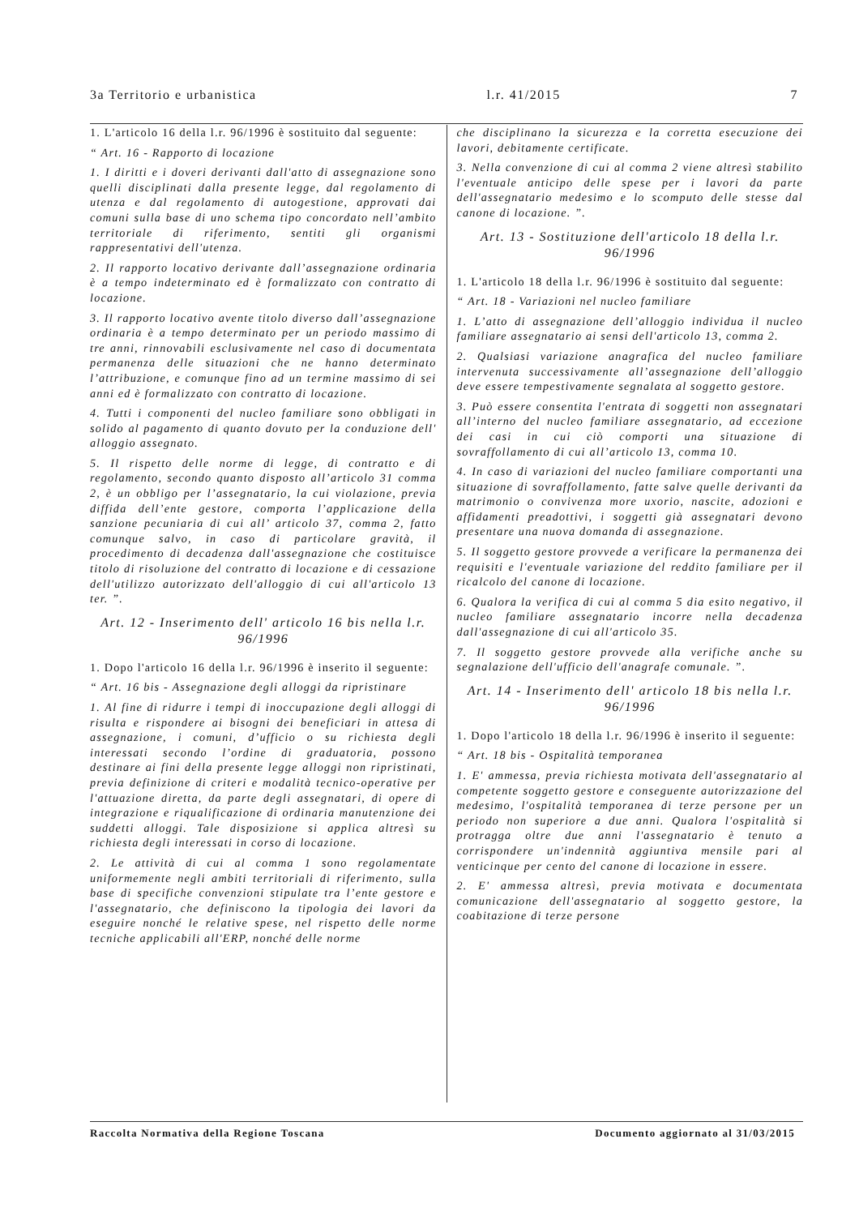3a Territorio e urbanistica l.r. 41/2015 7
1. L'articolo 16 della l.r. 96/1996 è sostituito dal seguente:
“ Art. 16 - Rapporto di locazione
1. I diritti e i doveri derivanti dall'atto di assegnazione sono quelli disciplinati dalla presente legge, dal regolamento di utenza e dal regolamento di autogestione, approvati dai comuni sulla base di uno schema tipo concordato nell’ambito territoriale di riferimento, sentiti gli organismi rappresentativi dell'utenza.
2. Il rapporto locativo derivante dall’assegnazione ordinaria è a tempo indeterminato ed è formalizzato con contratto di locazione.
3. Il rapporto locativo avente titolo diverso dall’assegnazione ordinaria è a tempo determinato per un periodo massimo di tre anni, rinnovabili esclusivamente nel caso di documentata permanenza delle situazioni che ne hanno determinato l’attribuzione, e comunque fino ad un termine massimo di sei anni ed è formalizzato con contratto di locazione.
4. Tutti i componenti del nucleo familiare sono obbligati in solido al pagamento di quanto dovuto per la conduzione dell' alloggio assegnato.
5. Il rispetto delle norme di legge, di contratto e di regolamento, secondo quanto disposto all’articolo 31 comma 2, è un obbligo per l’assegnatario, la cui violazione, previa diffida dell’ente gestore, comporta l’applicazione della sanzione pecuniaria di cui all’ articolo 37, comma 2, fatto comunque salvo, in caso di particolare gravità, il procedimento di decadenza dall'assegnazione che costituisce titolo di risoluzione del contratto di locazione e di cessazione dell'utilizzo autorizzato dell'alloggio di cui all'articolo 13 ter. ”.
Art. 12 - Inserimento dell' articolo 16 bis nella l.r. 96/1996
1. Dopo l'articolo 16 della l.r. 96/1996 è inserito il seguente:
“ Art. 16 bis - Assegnazione degli alloggi da ripristinare
1. Al fine di ridurre i tempi di inoccupazione degli alloggi di risulta e rispondere ai bisogni dei beneficiari in attesa di assegnazione, i comuni, d’ufficio o su richiesta degli interessati secondo l’ordine di graduatoria, possono destinare ai fini della presente legge alloggi non ripristinati, previa definizione di criteri e modalità tecnico-operative per l'attuazione diretta, da parte degli assegnatari, di opere di integrazione e riqualificazione di ordinaria manutenzione dei suddetti alloggi. Tale disposizione si applica altresì su richiesta degli interessati in corso di locazione.
2. Le attività di cui al comma 1 sono regolamentate uniformemente negli ambiti territoriali di riferimento, sulla base di specifiche convenzioni stipulate tra l’ente gestore e l'assegnatario, che definiscono la tipologia dei lavori da eseguire nonché le relative spese, nel rispetto delle norme tecniche applicabili all'ERP, nonché delle norme
che disciplinano la sicurezza e la corretta esecuzione dei lavori, debitamente certificate.
3. Nella convenzione di cui al comma 2 viene altresì stabilito l'eventuale anticipo delle spese per i lavori da parte dell'assegnatario medesimo e lo scomputo delle stesse dal canone di locazione. ”.
Art. 13 - Sostituzione dell'articolo 18 della l.r. 96/1996
1. L'articolo 18 della l.r. 96/1996 è sostituito dal seguente:
“ Art. 18 - Variazioni nel nucleo familiare
1. L’atto di assegnazione dell’alloggio individua il nucleo familiare assegnatario ai sensi dell'articolo 13, comma 2.
2. Qualsiasi variazione anagrafica del nucleo familiare intervenuta successivamente all’assegnazione dell’alloggio deve essere tempestivamente segnalata al soggetto gestore.
3. Può essere consentita l'entrata di soggetti non assegnatari all’interno del nucleo familiare assegnatario, ad eccezione dei casi in cui ciò comporti una situazione di sovraffollamento di cui all’articolo 13, comma 10.
4. In caso di variazioni del nucleo familiare comportanti una situazione di sovraffollamento, fatte salve quelle derivanti da matrimonio o convivenza more uxorio, nascite, adozioni e affidamenti preadottivi, i soggetti già assegnatari devono presentare una nuova domanda di assegnazione.
5. Il soggetto gestore provvede a verificare la permanenza dei requisiti e l'eventuale variazione del reddito familiare per il ricalcolo del canone di locazione.
6. Qualora la verifica di cui al comma 5 dia esito negativo, il nucleo familiare assegnatario incorre nella decadenza dall'assegnazione di cui all'articolo 35.
7. Il soggetto gestore provvede alla verifiche anche su segnalazione dell'ufficio dell'anagrafe comunale. ”.
Art. 14 - Inserimento dell' articolo 18 bis nella l.r. 96/1996
1. Dopo l'articolo 18 della l.r. 96/1996 è inserito il seguente:
“ Art. 18 bis - Ospitalità temporanea
1. E' ammessa, previa richiesta motivata dell'assegnatario al competente soggetto gestore e conseguente autorizzazione del medesimo, l'ospitalità temporanea di terze persone per un periodo non superiore a due anni. Qualora l'ospitalità si protragga oltre due anni l'assegnatario è tenuto a corrispondere un'indennità aggiuntiva mensile pari al venticinque per cento del canone di locazione in essere.
2. E' ammessa altresì, previa motivata e documentata comunicazione dell'assegnatario al soggetto gestore, la coabitazione di terze persone
Raccolta Normativa della Regione Toscana Documento aggiornato al 31/03/2015